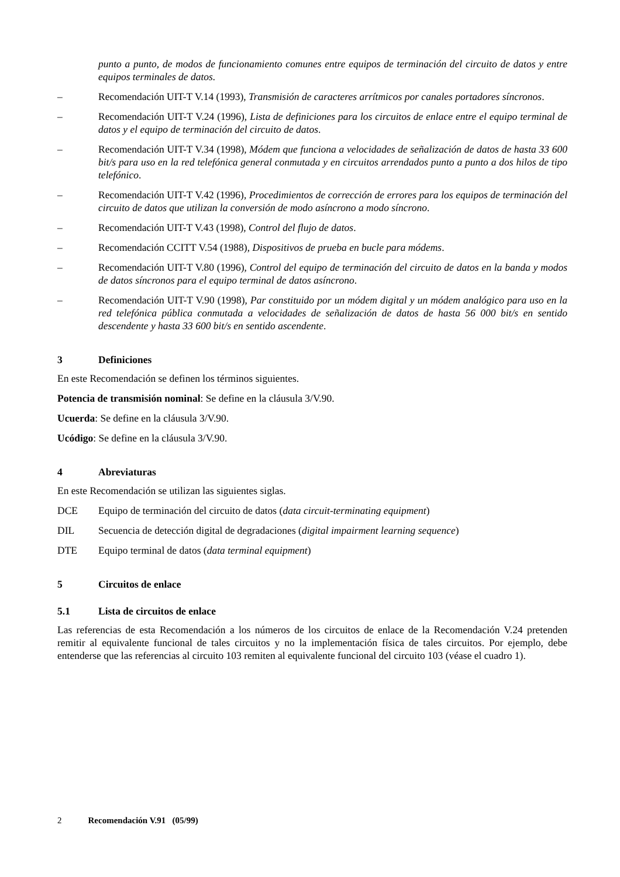punto a punto, de modos de funcionamiento comunes entre equipos de terminación del circuito de datos y entre equipos terminales de datos.
– Recomendación UIT-T V.14 (1993), Transmisión de caracteres arrítmicos por canales portadores síncronos.
– Recomendación UIT-T V.24 (1996), Lista de definiciones para los circuitos de enlace entre el equipo terminal de datos y el equipo de terminación del circuito de datos.
– Recomendación UIT-T V.34 (1998), Módem que funciona a velocidades de señalización de datos de hasta 33 600 bit/s para uso en la red telefónica general conmutada y en circuitos arrendados punto a punto a dos hilos de tipo telefónico.
– Recomendación UIT-T V.42 (1996), Procedimientos de corrección de errores para los equipos de terminación del circuito de datos que utilizan la conversión de modo asíncrono a modo síncrono.
– Recomendación UIT-T V.43 (1998), Control del flujo de datos.
– Recomendación CCITT V.54 (1988), Dispositivos de prueba en bucle para módems.
– Recomendación UIT-T V.80 (1996), Control del equipo de terminación del circuito de datos en la banda y modos de datos síncronos para el equipo terminal de datos asíncrono.
– Recomendación UIT-T V.90 (1998), Par constituido por un módem digital y un módem analógico para uso en la red telefónica pública conmutada a velocidades de señalización de datos de hasta 56 000 bit/s en sentido descendente y hasta 33 600 bit/s en sentido ascendente.
3 Definiciones
En este Recomendación se definen los términos siguientes.
Potencia de transmisión nominal: Se define en la cláusula 3/V.90.
Ucuerda: Se define en la cláusula 3/V.90.
Ucódigo: Se define en la cláusula 3/V.90.
4 Abreviaturas
En este Recomendación se utilizan las siguientes siglas.
DCE Equipo de terminación del circuito de datos (data circuit-terminating equipment)
DIL Secuencia de detección digital de degradaciones (digital impairment learning sequence)
DTE Equipo terminal de datos (data terminal equipment)
5 Circuitos de enlace
5.1 Lista de circuitos de enlace
Las referencias de esta Recomendación a los números de los circuitos de enlace de la Recomendación V.24 pretenden remitir al equivalente funcional de tales circuitos y no la implementación física de tales circuitos. Por ejemplo, debe entenderse que las referencias al circuito 103 remiten al equivalente funcional del circuito 103 (véase el cuadro 1).
2 Recomendación V.91 (05/99)